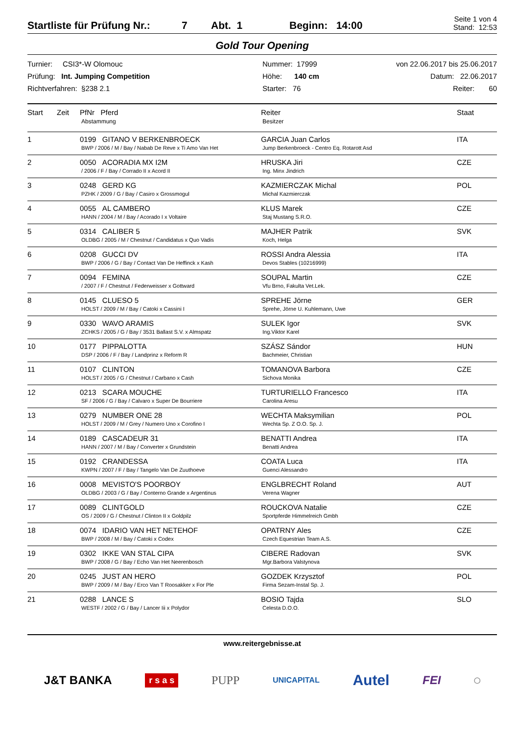Startliste für Prüfung Nr.: 7 Abt. 1 Beginn: 14:00 Seite 1 von 4
Stand: 12:53
Gold Tour Opening
Turnier: CSI3*-W Olomouc
Prüfung: Int. Jumping Competition
Richtverfahren: §238 2.1
Nummer: 17999
Höhe: 140 cm
Starter: 76
von 22.06.2017 bis 25.06.2017
Datum: 22.06.2017
Reiter: 60
| Start | Zeit | PfNr Pferd Abstammung | Reiter Besitzer | Staat |
| --- | --- | --- | --- | --- |
| 1 | | 0199 GITANO V BERKENBROECK BWP / 2006 / M / Bay / Nabab De Reve x Ti Amo Van Het | GARCIA Juan Carlos Jump Berkenbroeck - Centro Eq. Rotarott Asd | ITA |
| 2 | | 0050 ACORADIA MX I2M / 2006 / F / Bay / Corrado II x Acord II | HRUSKA Jiri Ing. Minx Jindrich | CZE |
| 3 | | 0248 GERD KG PZHK / 2009 / G / Bay / Casiro x Grossmogul | KAZMIERCZAK Michal Michal Kazmierczak | POL |
| 4 | | 0055 AL CAMBERO HANN / 2004 / M / Bay / Acorado I x Voltaire | KLUS Marek Staj Mustang S.R.O. | CZE |
| 5 | | 0314 CALIBER 5 OLDBG / 2005 / M / Chestnut / Candidatus x Quo Vadis | MAJHER Patrik Koch, Helga | SVK |
| 6 | | 0208 GUCCI DV BWP / 2006 / G / Bay / Contact Van De Heffinck x Kash | ROSSI Andra Alessia Devos Stables (10216999) | ITA |
| 7 | | 0094 FEMINA / 2007 / F / Chestnut / Federweisser x Gottward | SOUPAL Martin Vfu Brno, Fakulta Vet.Lek. | CZE |
| 8 | | 0145 CLUESO 5 HOLST / 2009 / M / Bay / Catoki x Cassini I | SPREHE Jörne Sprehe, Jörne U. Kuhlemann, Uwe | GER |
| 9 | | 0330 WAVO ARAMIS ZCHKS / 2005 / G / Bay / 3531 Ballast S.V. x Almspatz | SULEK Igor Ing.Viktor Karel | SVK |
| 10 | | 0177 PIPPALOTTA DSP / 2006 / F / Bay / Landprinz x Reform R | SZÁSZ Sándor Bachmeier, Christian | HUN |
| 11 | | 0107 CLINTON HOLST / 2005 / G / Chestnut / Carbano x Cash | TOMANOVA Barbora Sichova Monika | CZE |
| 12 | | 0213 SCARA MOUCHE SF / 2006 / G / Bay / Calvaro x Super De Bourriere | TURTURIELLO Francesco Carolina Aresu | ITA |
| 13 | | 0279 NUMBER ONE 28 HOLST / 2009 / M / Grey / Numero Uno x Corofino I | WECHTA Maksymilian Wechta Sp. Z O.O. Sp. J. | POL |
| 14 | | 0189 CASCADEUR 31 HANN / 2007 / M / Bay / Converter x Grundstein | BENATTI Andrea Benatti Andrea | ITA |
| 15 | | 0192 CRANDESSA KWPN / 2007 / F / Bay / Tangelo Van De Zuuthoeve | COATA Luca Guenci Alessandro | ITA |
| 16 | | 0008 MEVISTO'S POORBOY OLDBG / 2003 / G / Bay / Conterno Grande x Argentinus | ENGLBRECHT Roland Verena Wagner | AUT |
| 17 | | 0089 CLINTGOLD OS / 2009 / G / Chestnut / Clinton II x Goldpilz | ROUCKOVA Natalie Sportpferde Himmelreich Gmbh | CZE |
| 18 | | 0074 IDARIO VAN HET NETEHOF BWP / 2008 / M / Bay / Catoki x Codex | OPATRNY Ales Czech Equestrian Team A.S. | CZE |
| 19 | | 0302 IKKE VAN STAL CIPA BWP / 2008 / G / Bay / Echo Van Het Neerenbosch | CIBERE Radovan Mgr.Barbora Valstynova | SVK |
| 20 | | 0245 JUST AN HERO BWP / 2009 / M / Bay / Erco Van T Roosakker x For Ple | GOZDEK Krzysztof Firma Sezam-Instal Sp. J. | POL |
| 21 | | 0288 LANCE S WESTF / 2002 / G / Bay / Lancer Iii x Polydor | BOSIO Tajda Celesta D.O.O. | SLO |
www.reitergebnisse.at
J&T BANKA r s a s PUPP UNICAPITAL Autel FEI ◯